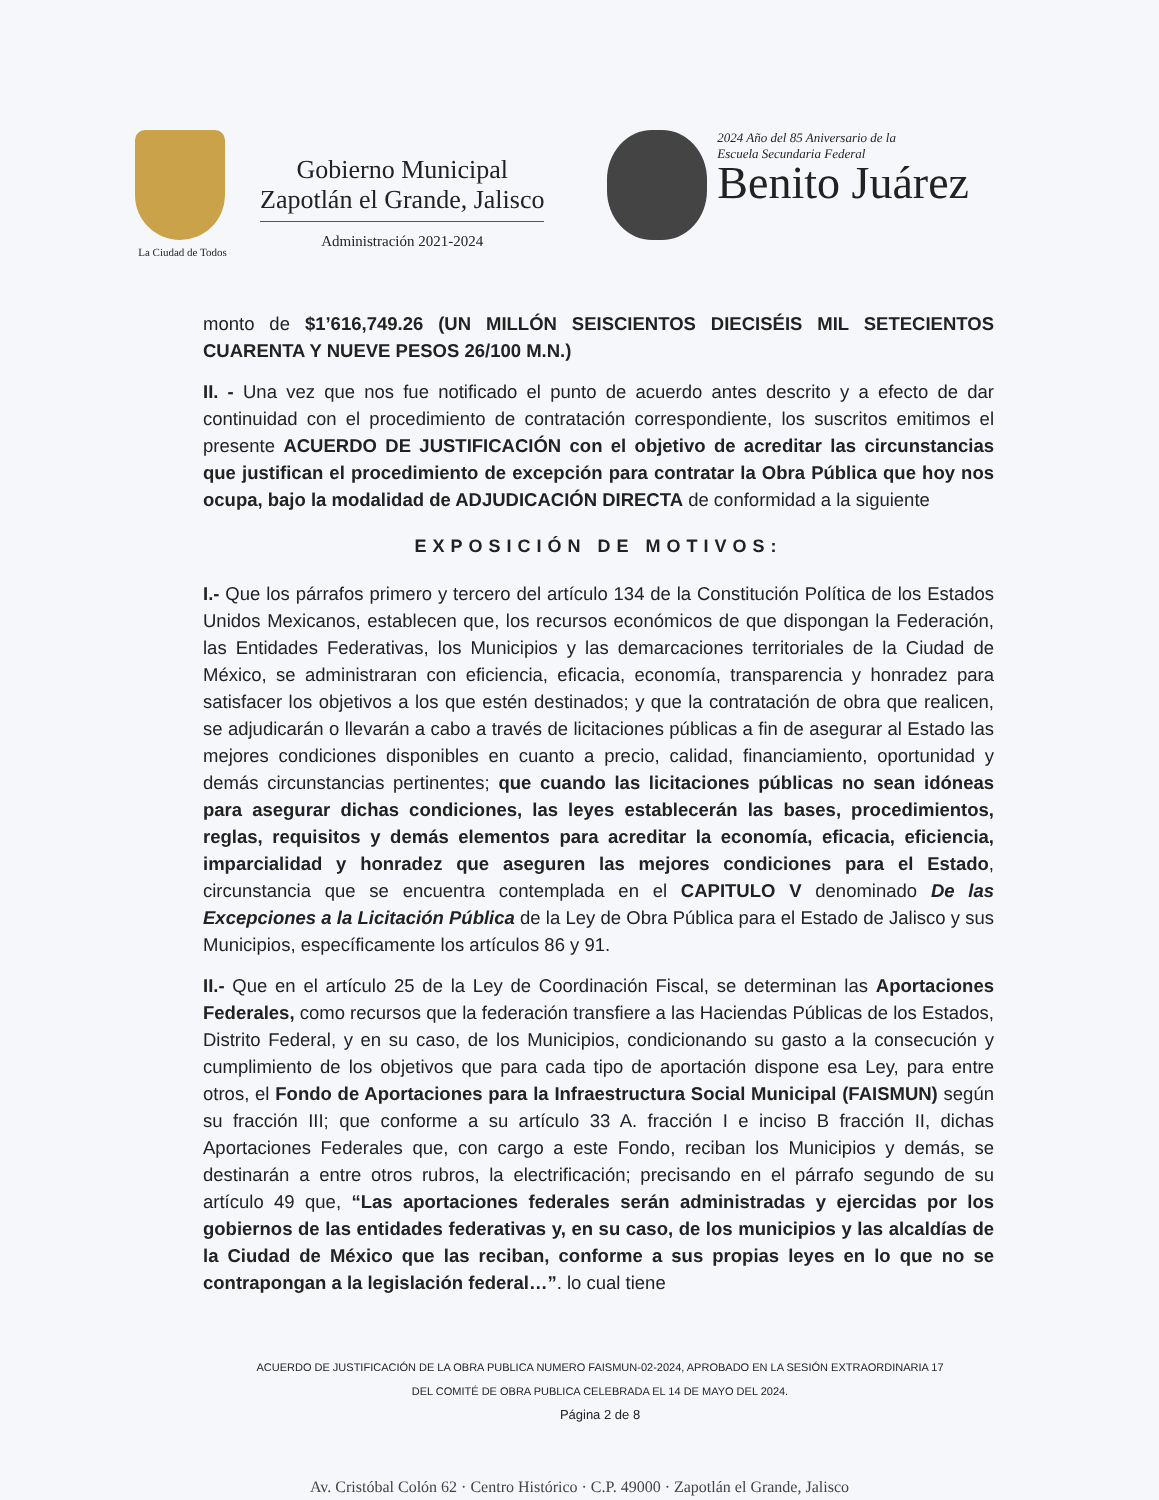La Ciudad de Todos
Gobierno Municipal
Zapotlán el Grande, Jalisco
Administración 2021-2024
2024 Año del 85 Aniversario de la
Escuela Secundaria Federal
Benito Juárez
monto de $1’616,749.26 (UN MILLÓN SEISCIENTOS DIECISÉIS MIL SETECIENTOS CUARENTA Y NUEVE PESOS 26/100 M.N.)
II. - Una vez que nos fue notificado el punto de acuerdo antes descrito y a efecto de dar continuidad con el procedimiento de contratación correspondiente, los suscritos emitimos el presente ACUERDO DE JUSTIFICACIÓN con el objetivo de acreditar las circunstancias que justifican el procedimiento de excepción para contratar la Obra Pública que hoy nos ocupa, bajo la modalidad de ADJUDICACIÓN DIRECTA de conformidad a la siguiente
EXPOSICIÓN DE MOTIVOS:
I.- Que los párrafos primero y tercero del artículo 134 de la Constitución Política de los Estados Unidos Mexicanos, establecen que, los recursos económicos de que dispongan la Federación, las Entidades Federativas, los Municipios y las demarcaciones territoriales de la Ciudad de México, se administraran con eficiencia, eficacia, economía, transparencia y honradez para satisfacer los objetivos a los que estén destinados; y que la contratación de obra que realicen, se adjudicarán o llevarán a cabo a través de licitaciones públicas a fin de asegurar al Estado las mejores condiciones disponibles en cuanto a precio, calidad, financiamiento, oportunidad y demás circunstancias pertinentes; que cuando las licitaciones públicas no sean idóneas para asegurar dichas condiciones, las leyes establecerán las bases, procedimientos, reglas, requisitos y demás elementos para acreditar la economía, eficacia, eficiencia, imparcialidad y honradez que aseguren las mejores condiciones para el Estado, circunstancia que se encuentra contemplada en el CAPITULO V denominado De las Excepciones a la Licitación Pública de la Ley de Obra Pública para el Estado de Jalisco y sus Municipios, específicamente los artículos 86 y 91.
II.- Que en el artículo 25 de la Ley de Coordinación Fiscal, se determinan las Aportaciones Federales, como recursos que la federación transfiere a las Haciendas Públicas de los Estados, Distrito Federal, y en su caso, de los Municipios, condicionando su gasto a la consecución y cumplimiento de los objetivos que para cada tipo de aportación dispone esa Ley, para entre otros, el Fondo de Aportaciones para la Infraestructura Social Municipal (FAISMUN) según su fracción III; que conforme a su artículo 33 A. fracción I e inciso B fracción II, dichas Aportaciones Federales que, con cargo a este Fondo, reciban los Municipios y demás, se destinarán a entre otros rubros, la electrificación; precisando en el párrafo segundo de su artículo 49 que, “Las aportaciones federales serán administradas y ejercidas por los gobiernos de las entidades federativas y, en su caso, de los municipios y las alcaldías de la Ciudad de México que las reciban, conforme a sus propias leyes en lo que no se contrapongan a la legislación federal…”. lo cual tiene
ACUERDO DE JUSTIFICACIÓN DE LA OBRA PUBLICA NUMERO FAISMUN-02-2024, APROBADO EN LA SESIÓN EXTRAORDINARIA 17
DEL COMITÉ DE OBRA PUBLICA CELEBRADA EL 14 DE MAYO DEL 2024.
Página 2 de 8
Av. Cristóbal Colón 62 · Centro Histórico · C.P. 49000 · Zapotlán el Grande, Jalisco